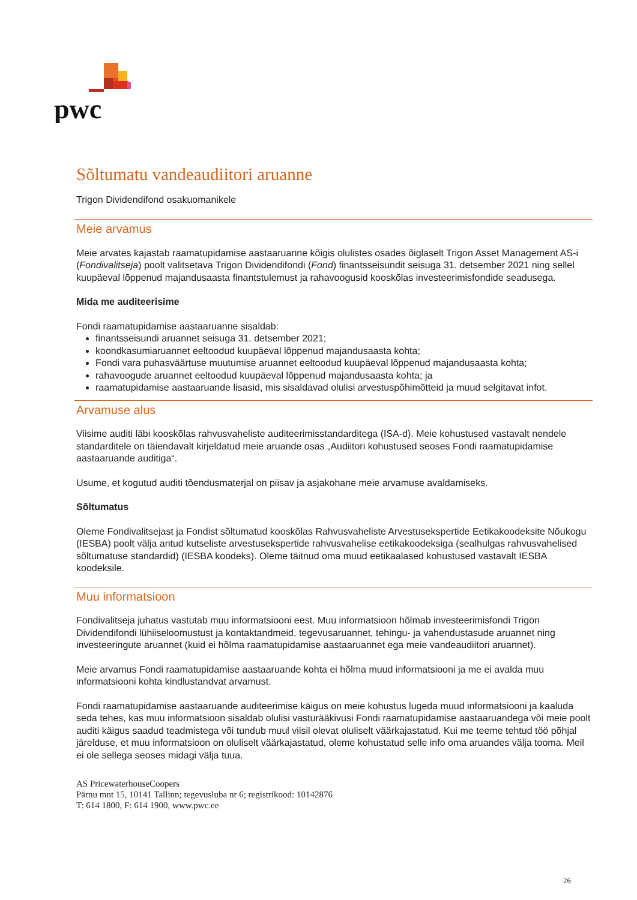pwc
Sõltumatu vandeaudiitori aruanne
Trigon Dividendifond osakuomanikele
Meie arvamus
Meie arvates kajastab raamatupidamise aastaaruanne kõigis olulistes osades õiglaselt Trigon Asset Management AS-i (Fondivalitseja) poolt valitsetava Trigon Dividendifondi (Fond) finantsseisundit seisuga 31. detsember 2021 ning sellel kuupäeval lõppenud majandusaasta finantstulemust ja rahavoogusid kooskõlas investeerimisfondide seadusega.
Mida me auditeerisime
Fondi raamatupidamise aastaaruanne sisaldab:
finantsseisundi aruannet seisuga 31. detsember 2021;
koondkasumiaruannet eeltoodud kuupäeval lõppenud majandusaasta kohta;
Fondi vara puhasväärtuse muutumise aruannet eeltoodud kuupäeval lõppenud majandusaasta kohta;
rahavoogude aruannet eeltoodud kuupäeval lõppenud majandusaasta kohta; ja
raamatupidamise aastaaruande lisasid, mis sisaldavad olulisi arvestuspõhimõtteid ja muud selgitavat infot.
Arvamuse alus
Viisime auditi läbi kooskõlas rahvusvaheliste auditeerimisstandarditega (ISA-d). Meie kohustused vastavalt nendele standarditele on täiendavalt kirjeldatud meie aruande osas „Audiitori kohustused seoses Fondi raamatupidamise aastaaruande auditiga“.
Usume, et kogutud auditi tõendusmaterjal on piisav ja asjakohane meie arvamuse avaldamiseks.
Sõltumatus
Oleme Fondivalitsejast ja Fondist sõltumatud kooskõlas Rahvusvaheliste Arvestusekspertide Eetikakoodeksite Nõukogu (IESBA) poolt välja antud kutseliste arvestusekspertide rahvusvahelise eetikakoodeksiga (sealhulgas rahvusvahelised sõltumatuse standardid) (IESBA koodeks). Oleme täitnud oma muud eetikaalased kohustused vastavalt IESBA koodeksile.
Muu informatsioon
Fondivalitseja juhatus vastutab muu informatsiooni eest. Muu informatsioon hõlmab investeerimisfondi Trigon Dividendifondi lühiiseloomustust ja kontaktandmeid, tegevusaruannet, tehingu- ja vahendustasude aruannet ning investeeringute aruannet (kuid ei hõlma raamatupidamise aastaaruannet ega meie vandeaudiitori aruannet).
Meie arvamus Fondi raamatupidamise aastaaruande kohta ei hõlma muud informatsiooni ja me ei avalda muu informatsiooni kohta kindlustandvat arvamust.
Fondi raamatupidamise aastaaruande auditeerimise käigus on meie kohustus lugeda muud informatsiooni ja kaaluda seda tehes, kas muu informatsioon sisaldab olulisi vasturääkivusi Fondi raamatupidamise aastaaruandega või meie poolt auditi käigus saadud teadmistega või tundub muul viisil olevat oluliselt väärkajastatud. Kui me teeme tehtud töö põhjal järelduse, et muu informatsioon on oluliselt väärkajastatud, oleme kohustatud selle info oma aruandes välja tooma. Meil ei ole sellega seoses midagi välja tuua.
AS PricewaterhouseCoopers
Pärnu mnt 15, 10141 Tallinn; tegevusluba nr 6; registrikood: 10142876
T: 614 1800, F: 614 1900, www.pwc.ee
26